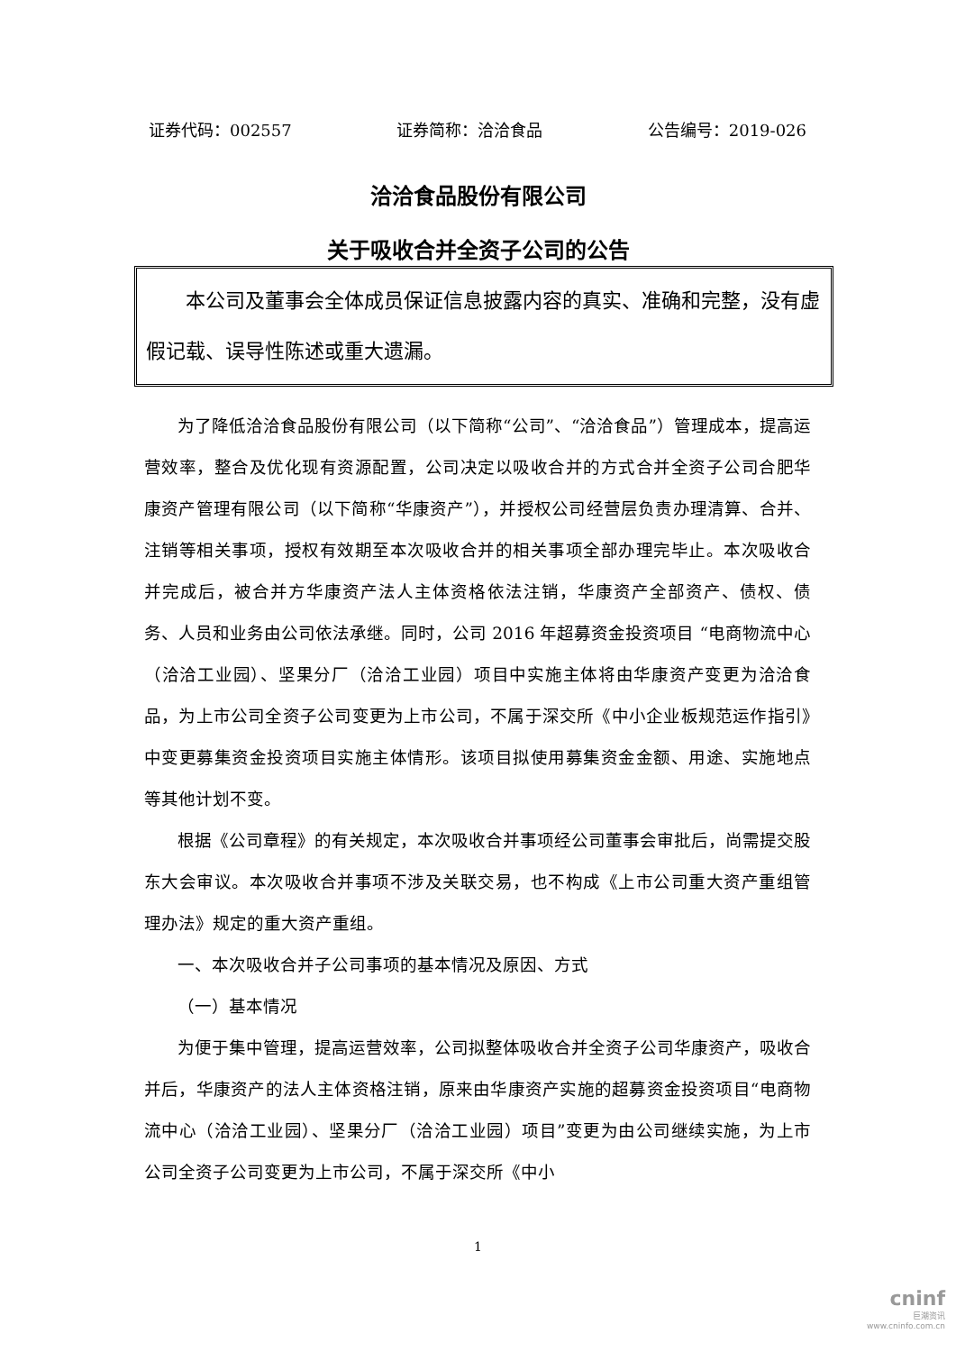证券代码：002557 证券简称：洽洽食品 公告编号：2019-026
洽洽食品股份有限公司
关于吸收合并全资子公司的公告
  本公司及董事会全体成员保证信息披露内容的真实、准确和完整，没有虚假记载、误导性陈述或重大遗漏。
为了降低洽洽食品股份有限公司（以下简称“公司”、“洽洽食品”）管理成本，提高运营效率，整合及优化现有资源配置，公司决定以吸收合并的方式合并全资子公司合肥华康资产管理有限公司（以下简称“华康资产”），并授权公司经营层负责办理清算、合并、注销等相关事项，授权有效期至本次吸收合并的相关事项全部办理完毕止。本次吸收合并完成后，被合并方华康资产法人主体资格依法注销，华康资产全部资产、债权、债务、人员和业务由公司依法承继。同时，公司 2016 年超募资金投资项目 “电商物流中心（洽洽工业园）、坚果分厂（洽洽工业园）项目中实施主体将由华康资产变更为洽洽食品，为上市公司全资子公司变更为上市公司，不属于深交所《中小企业板规范运作指引》中变更募集资金投资项目实施主体情形。该项目拟使用募集资金金额、用途、实施地点等其他计划不变。
根据《公司章程》的有关规定，本次吸收合并事项经公司董事会审批后，尚需提交股东大会审议。本次吸收合并事项不涉及关联交易，也不构成《上市公司重大资产重组管理办法》规定的重大资产重组。
一、本次吸收合并子公司事项的基本情况及原因、方式
（一）基本情况
为便于集中管理，提高运营效率，公司拟整体吸收合并全资子公司华康资产，吸收合并后，华康资产的法人主体资格注销，原来由华康资产实施的超募资金投资项目“电商物流中心（洽洽工业园）、坚果分厂（洽洽工业园）项目”变更为由公司继续实施，为上市公司全资子公司变更为上市公司，不属于深交所《中小
1
cninf
巨潮资讯
www.cninfo.com.cn